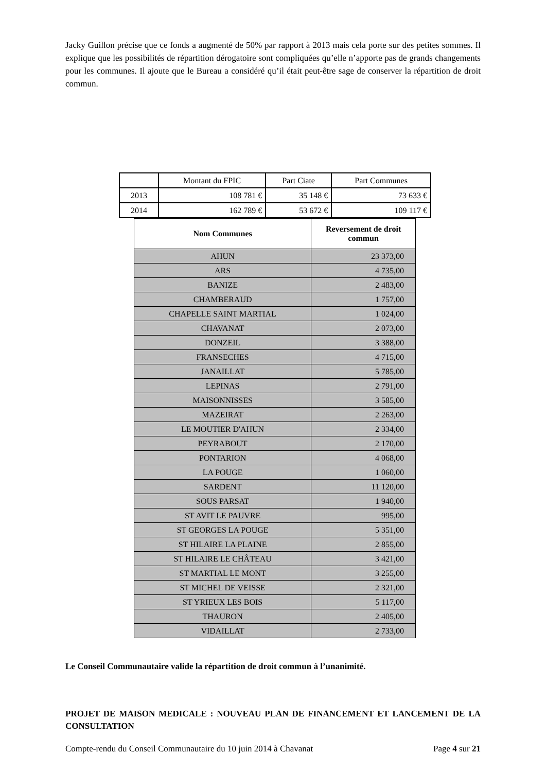Jacky Guillon précise que ce fonds a augmenté de 50% par rapport à 2013 mais cela porte sur des petites sommes. Il explique que les possibilités de répartition dérogatoire sont compliquées qu’elle n’apporte pas de grands changements pour les communes. Il ajoute que le Bureau a considéré qu’il était peut-être sage de conserver la répartition de droit commun.
| | Montant du FPIC | Part Ciate | Part Communes |
| 2013 | 108 781 € | 35 148 € | 73 633 € |
| 2014 | 162 789 € | 53 672 € | 109 117 € |
| Nom Communes | Reversement de droit commun |
| --- | --- |
| AHUN | 23 373,00 |
| ARS | 4 735,00 |
| BANIZE | 2 483,00 |
| CHAMBERAUD | 1 757,00 |
| CHAPELLE SAINT MARTIAL | 1 024,00 |
| CHAVANAT | 2 073,00 |
| DONZEIL | 3 388,00 |
| FRANSECHES | 4 715,00 |
| JANAILLAT | 5 785,00 |
| LEPINAS | 2 791,00 |
| MAISONNISSES | 3 585,00 |
| MAZEIRAT | 2 263,00 |
| LE MOUTIER D'AHUN | 2 334,00 |
| PEYRABOUT | 2 170,00 |
| PONTARION | 4 068,00 |
| LA POUGE | 1 060,00 |
| SARDENT | 11 120,00 |
| SOUS PARSAT | 1 940,00 |
| ST AVIT LE PAUVRE | 995,00 |
| ST GEORGES LA POUGE | 5 351,00 |
| ST HILAIRE LA PLAINE | 2 855,00 |
| ST HILAIRE LE CHÂTEAU | 3 421,00 |
| ST MARTIAL LE MONT | 3 255,00 |
| ST MICHEL DE VEISSE | 2 321,00 |
| ST YRIEUX LES BOIS | 5 117,00 |
| THAURON | 2 405,00 |
| VIDAILLAT | 2 733,00 |
Le Conseil Communautaire valide la répartition de droit commun à l’unanimité.
PROJET DE MAISON MEDICALE : NOUVEAU PLAN DE FINANCEMENT ET LANCEMENT DE LA CONSULTATION
Compte-rendu du Conseil Communautaire du 10 juin 2014 à Chavanat Page 4 sur 21